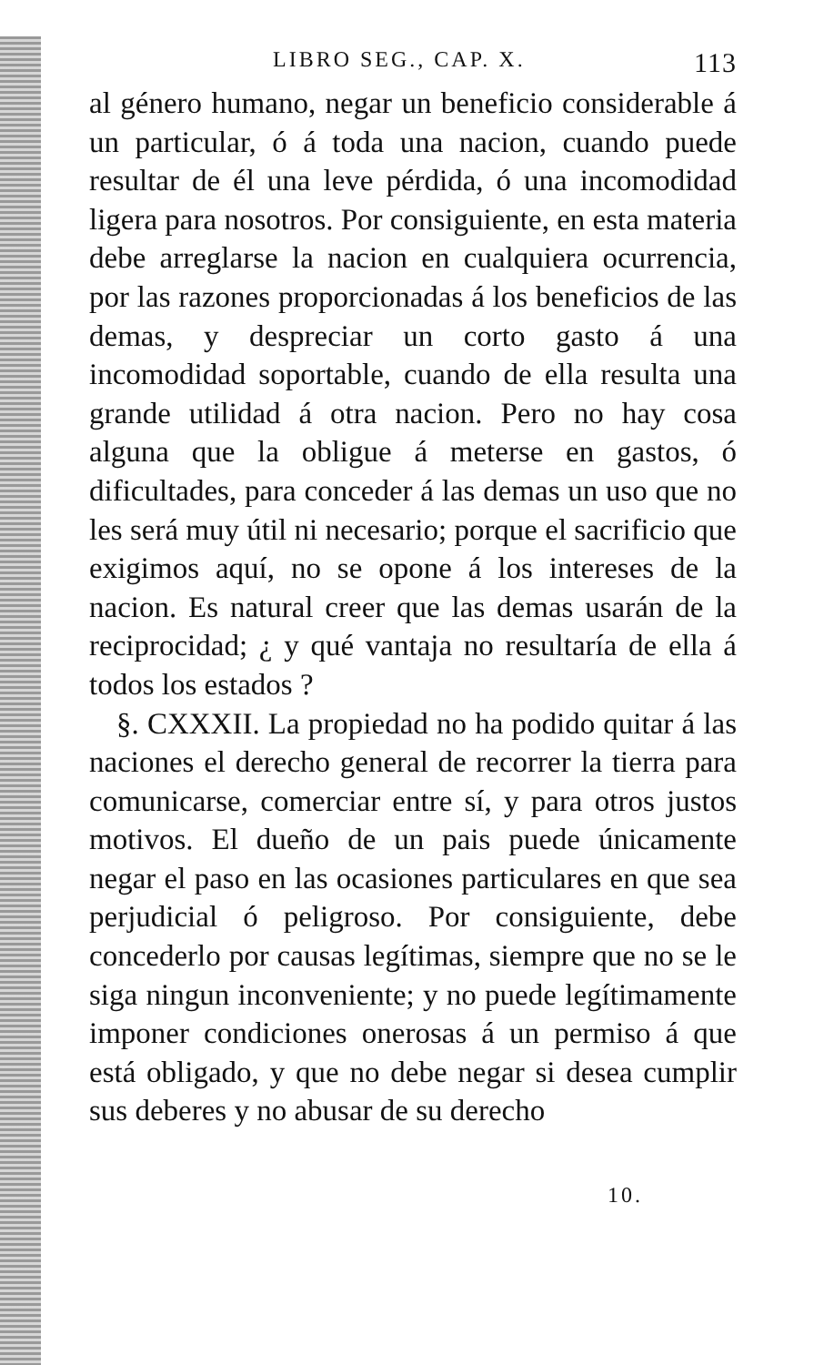LIBRO SEG., CAP. X. 113
al género humano, negar un beneficio considerable á un particular, ó á toda una nacion, cuando puede resultar de él una leve pérdida, ó una incomodidad ligera para nosotros. Por consiguiente, en esta materia debe arreglarse la nacion en cualquiera ocurrencia, por las razones proporcionadas á los beneficios de las demas, y despreciar un corto gasto á una incomodidad soportable, cuando de ella resulta una grande utilidad á otra nacion. Pero no hay cosa alguna que la obligue á meterse en gastos, ó dificultades, para conceder á las demas un uso que no les será muy útil ni necesario; porque el sacrificio que exigimos aquí, no se opone á los intereses de la nacion. Es natural creer que las demas usarán de la reciprocidad; ¿ y qué vantaja no resultaría de ella á todos los estados ?
§. CXXXII. La propiedad no ha podido quitar á las naciones el derecho general de recorrer la tierra para comunicarse, comerciar entre sí, y para otros justos motivos. El dueño de un pais puede únicamente negar el paso en las ocasiones particulares en que sea perjudicial ó peligroso. Por consiguiente, debe concederlo por causas legítimas, siempre que no se le siga ningun inconveniente; y no puede legítimamente imponer condiciones onerosas á un permiso á que está obligado, y que no debe negar si desea cumplir sus deberes y no abusar de su derecho
10.